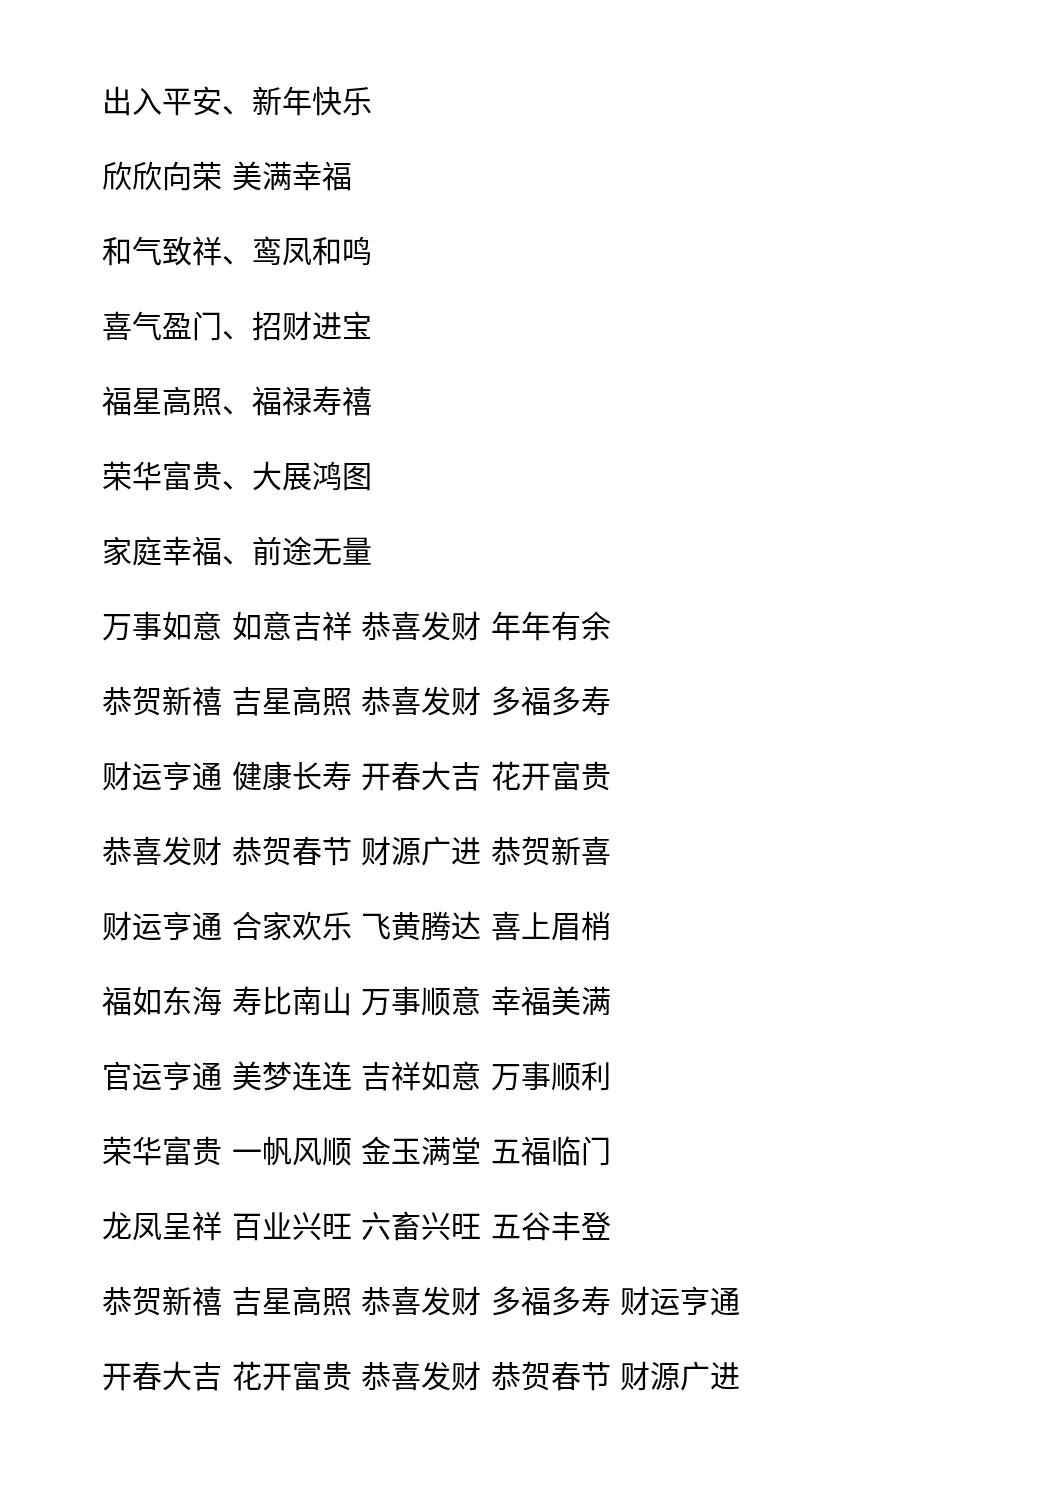出入平安、新年快乐
欣欣向荣 美满幸福
和气致祥、鸾凤和鸣
喜气盈门、招财进宝
福星高照、福禄寿禧
荣华富贵、大展鸿图
家庭幸福、前途无量
万事如意 如意吉祥 恭喜发财 年年有余
恭贺新禧 吉星高照 恭喜发财 多福多寿
财运亨通 健康长寿 开春大吉 花开富贵
恭喜发财 恭贺春节 财源广进 恭贺新喜
财运亨通 合家欢乐 飞黄腾达 喜上眉梢
福如东海 寿比南山 万事顺意 幸福美满
官运亨通 美梦连连 吉祥如意 万事顺利
荣华富贵 一帆风顺 金玉满堂 五福临门
龙凤呈祥 百业兴旺 六畜兴旺 五谷丰登
恭贺新禧 吉星高照 恭喜发财 多福多寿 财运亨通
开春大吉 花开富贵 恭喜发财 恭贺春节 财源广进